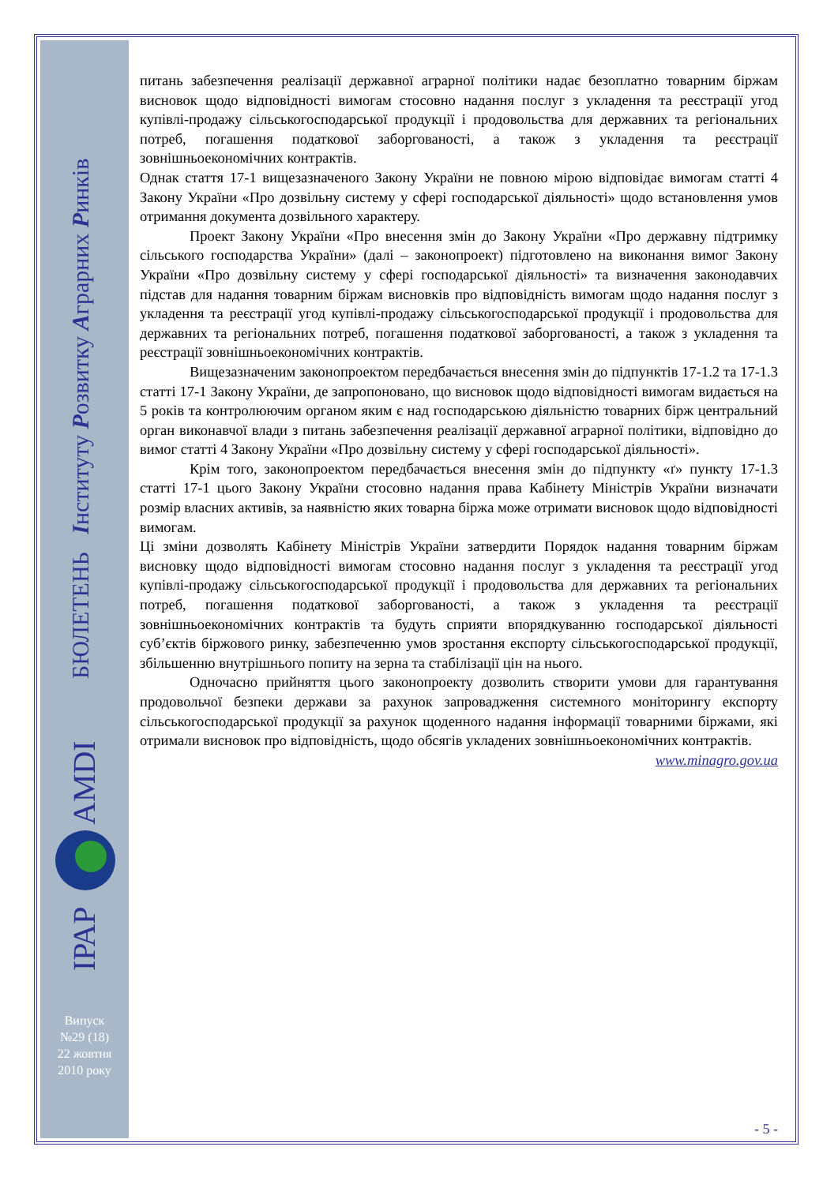БЮЛЕТЕНЬ Інституту Розвитку Аграрних Ринків
ІРАР
AMDI
Випуск
№29 (18)
22 жовтня
2010 року
питань забезпечення реалізації державної аграрної політики надає безоплатно товарним біржам висновок щодо відповідності вимогам стосовно надання послуг з укладення та реєстрації угод купівлі-продажу сільськогосподарської продукції і продовольства для державних та регіональних потреб, погашення податкової заборгованості, а також з укладення та реєстрації зовнішньоекономічних контрактів.
Однак стаття 17-1 вищезазначеного Закону України не повною мірою відповідає вимогам статті 4 Закону України «Про дозвільну систему у сфері господарської діяльності» щодо встановлення умов отримання документа дозвільного характеру.
Проект Закону України «Про внесення змін до Закону України «Про державну підтримку сільського господарства України» (далі – законопроект) підготовлено на виконання вимог Закону України «Про дозвільну систему у сфері господарської діяльності» та визначення законодавчих підстав для надання товарним біржам висновків про відповідність вимогам щодо надання послуг з укладення та реєстрації угод купівлі-продажу сільськогосподарської продукції і продовольства для державних та регіональних потреб, погашення податкової заборгованості, а також з укладення та реєстрації зовнішньоекономічних контрактів.
Вищезазначеним законопроектом передбачається внесення змін до підпунктів 17-1.2 та 17-1.3 статті 17-1 Закону України, де запропоновано, що висновок щодо відповідності вимогам видається на 5 років та контролюючим органом яким є над господарською діяльністю товарних бірж центральний орган виконавчої влади з питань забезпечення реалізації державної аграрної політики, відповідно до вимог статті 4 Закону України «Про дозвільну систему у сфері господарської діяльності».
Крім того, законопроектом передбачається внесення змін до підпункту «ґ» пункту 17-1.3 статті 17-1 цього Закону України стосовно надання права Кабінету Міністрів України визначати розмір власних активів, за наявністю яких товарна біржа може отримати висновок щодо відповідності вимогам.
Ці зміни дозволять Кабінету Міністрів України затвердити Порядок надання товарним біржам висновку щодо відповідності вимогам стосовно надання послуг з укладення та реєстрації угод купівлі-продажу сільськогосподарської продукції і продовольства для державних та регіональних потреб, погашення податкової заборгованості, а також з укладення та реєстрації зовнішньоекономічних контрактів та будуть сприяти впорядкуванню господарської діяльності суб’єктів біржового ринку, забезпеченню умов зростання експорту сільськогосподарської продукції, збільшенню внутрішнього попиту на зерна та стабілізації цін на нього.
Одночасно прийняття цього законопроекту дозволить створити умови для гарантування продовольчої безпеки держави за рахунок запровадження системного моніторингу експорту сільськогосподарської продукції за рахунок щоденного надання інформації товарними біржами, які отримали висновок про відповідність, щодо обсягів укладених зовнішньоекономічних контрактів.
www.minagro.gov.ua
- 5 -